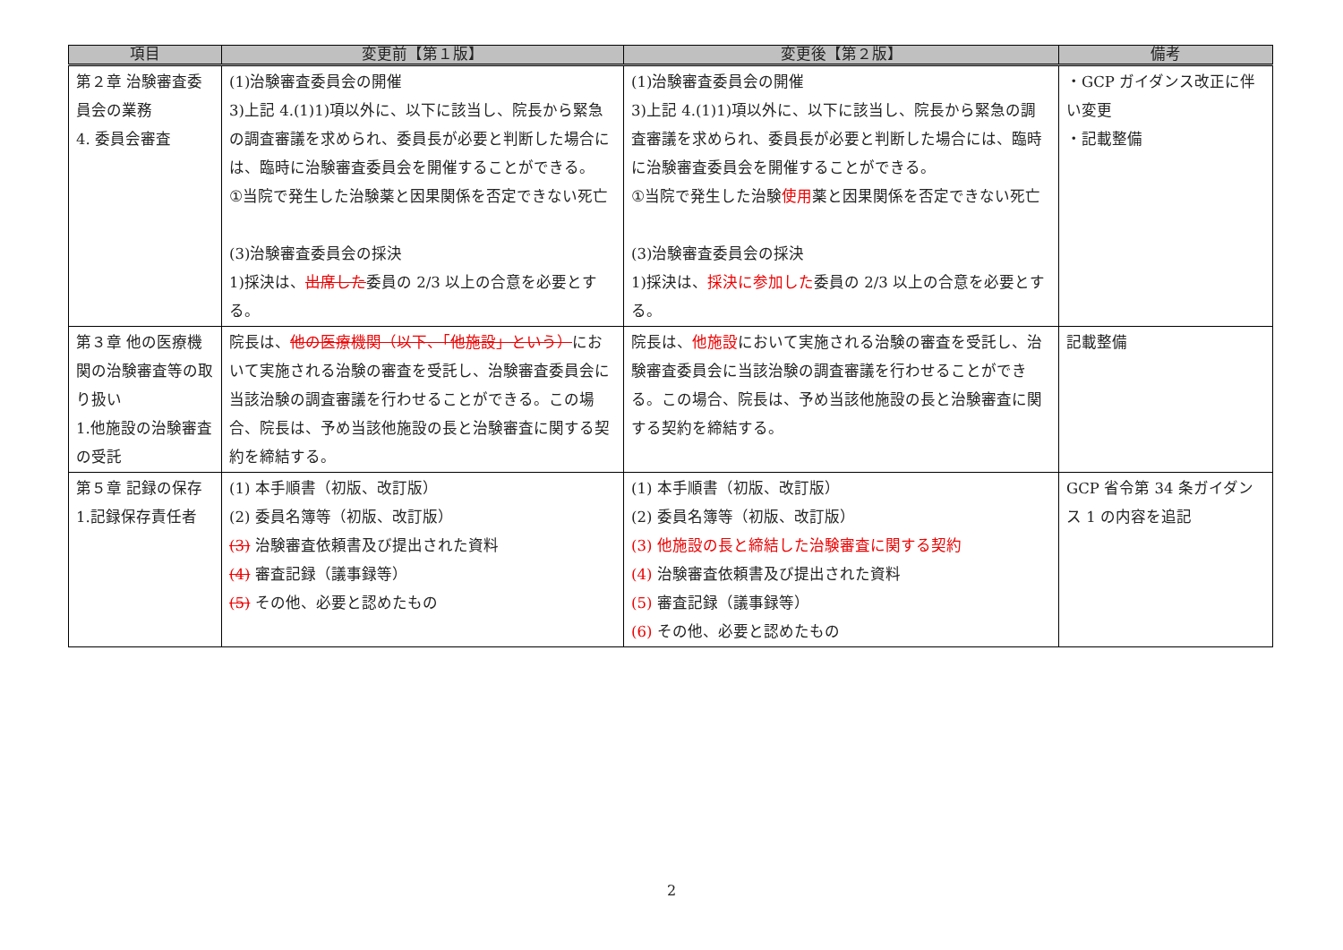| 項目 | 変更前【第１版】 | 変更後【第２版】 | 備考 |
| --- | --- | --- | --- |
| 第２章 治験審査委員会の業務 4. 委員会審査 | (1)治験審査委員会の開催 3)上記 4.(1)1)項以外に、以下に該当し、院長から緊急の調査審議を求められ、委員長が必要と判断した場合には、臨時に治験審査委員会を開催することができる。 ①当院で発生した治験薬と因果関係を否定できない死亡 (3)治験審査委員会の採決 1)採決は、 出席した 委員の 2/3 以上の合意を必要とする。 | (1)治験審査委員会の開催 3)上記 4.(1)1)項以外に、以下に該当し、院長から緊急の調査審議を求められ、委員長が必要と判断した場合には、臨時に治験審査委員会を開催することができる。 ①当院で発生した治験 使用 薬と因果関係を否定できない死亡 (3)治験審査委員会の採決 1)採決は、 採決に参加した 委員の 2/3 以上の合意を必要とする。 | ・GCP ガイダンス改正に伴い変更 ・記載整備 |
| 第３章 他の医療機関の治験審査等の取り扱い 1.他施設の治験審査の受託 | 院長は、 他の医療機関（以下、「他施設」という） において実施される治験の審査を受託し、治験審査委員会に当該治験の調査審議を行わせることができる。この場合、院長は、予め当該他施設の長と治験審査に関する契約を締結する。 | 院長は、 他施設 において実施される治験の審査を受託し、治験審査委員会に当該治験の調査審議を行わせることができる。この場合、院長は、予め当該他施設の長と治験審査に関する契約を締結する。 | 記載整備 |
| 第５章 記録の保存 1.記録保存責任者 | (1) 本手順書（初版、改訂版） (2) 委員名簿等（初版、改訂版） (3) 治験審査依頼書及び提出された資料 (4) 審査記録（議事録等） (5) その他、必要と認めたもの | (1) 本手順書（初版、改訂版） (2) 委員名簿等（初版、改訂版） (3) 他施設の長と締結した治験審査に関する契約 (4) 治験審査依頼書及び提出された資料 (5) 審査記録（議事録等） (6) その他、必要と認めたもの | GCP 省令第 34 条ガイダンス 1 の内容を追記 |
2